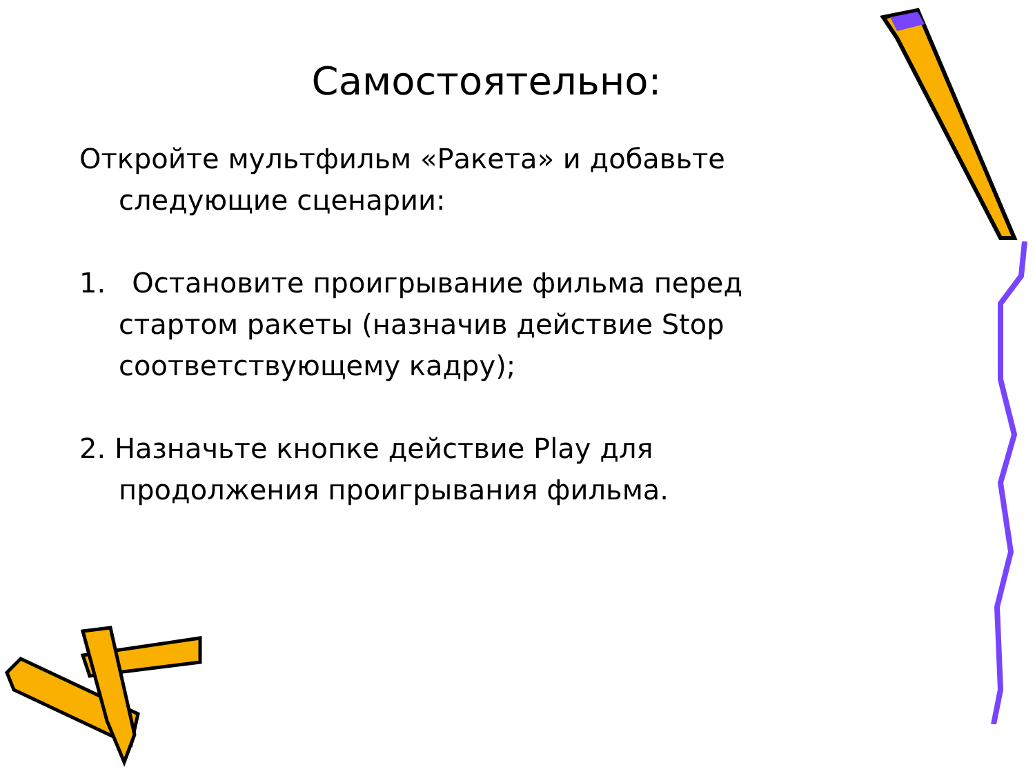Самостоятельно:
Откройте мультфильм «Ракета» и добавьте следующие сценарии:
1. Остановите проигрывание фильма перед стартом ракеты (назначив действие Stop соответствующему кадру);
2. Назначьте кнопке действие Play для продолжения проигрывания фильма.